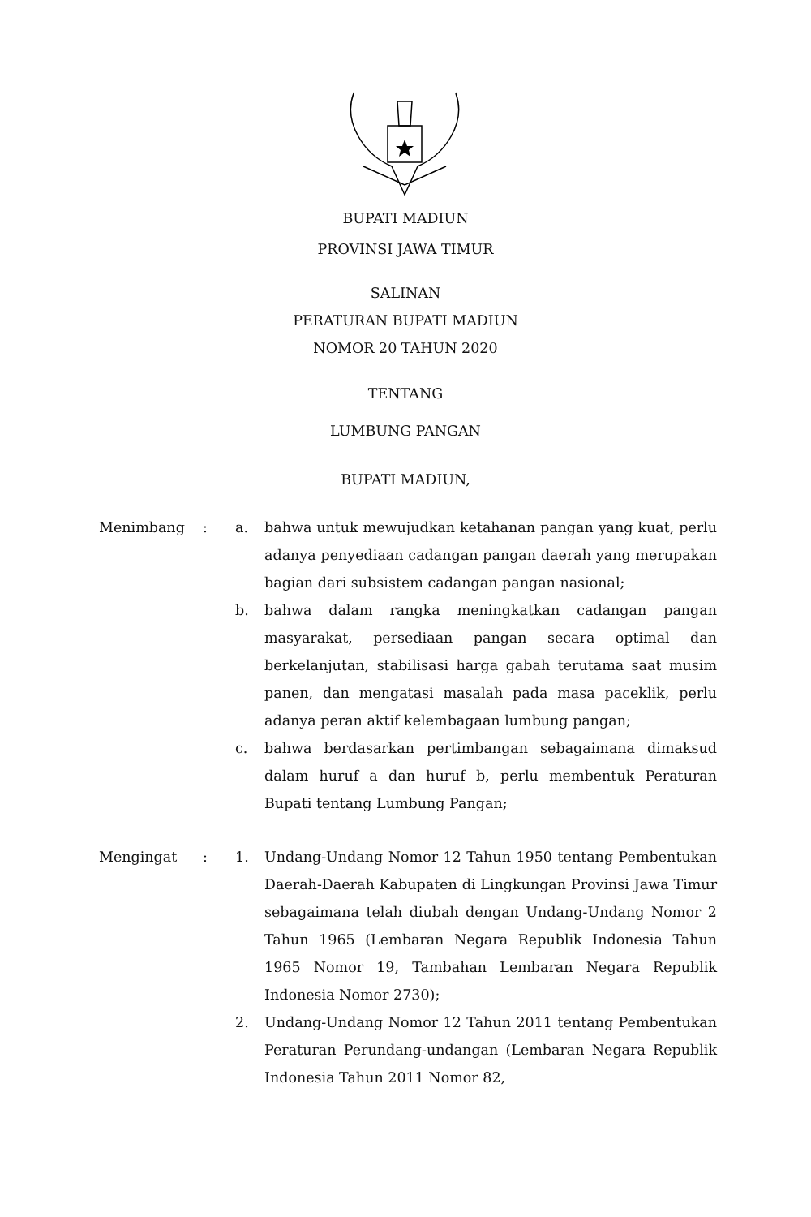BUPATI MADIUN
PROVINSI JAWA TIMUR
SALINAN
PERATURAN BUPATI MADIUN
NOMOR 20 TAHUN 2020
TENTANG
LUMBUNG PANGAN
BUPATI MADIUN,
Menimbang : a. bahwa untuk mewujudkan ketahanan pangan yang kuat, perlu adanya penyediaan cadangan pangan daerah yang merupakan bagian dari subsistem cadangan pangan nasional;
b. bahwa dalam rangka meningkatkan cadangan pangan masyarakat, persediaan pangan secara optimal dan berkelanjutan, stabilisasi harga gabah terutama saat musim panen, dan mengatasi masalah pada masa paceklik, perlu adanya peran aktif kelembagaan lumbung pangan;
c. bahwa berdasarkan pertimbangan sebagaimana dimaksud dalam huruf a dan huruf b, perlu membentuk Peraturan Bupati tentang Lumbung Pangan;
Mengingat : 1. Undang-Undang Nomor 12 Tahun 1950 tentang Pembentukan Daerah-Daerah Kabupaten di Lingkungan Provinsi Jawa Timur sebagaimana telah diubah dengan Undang-Undang Nomor 2 Tahun 1965 (Lembaran Negara Republik Indonesia Tahun 1965 Nomor 19, Tambahan Lembaran Negara Republik Indonesia Nomor 2730);
2. Undang-Undang Nomor 12 Tahun 2011 tentang Pembentukan Peraturan Perundang-undangan (Lembaran Negara Republik Indonesia Tahun 2011 Nomor 82,